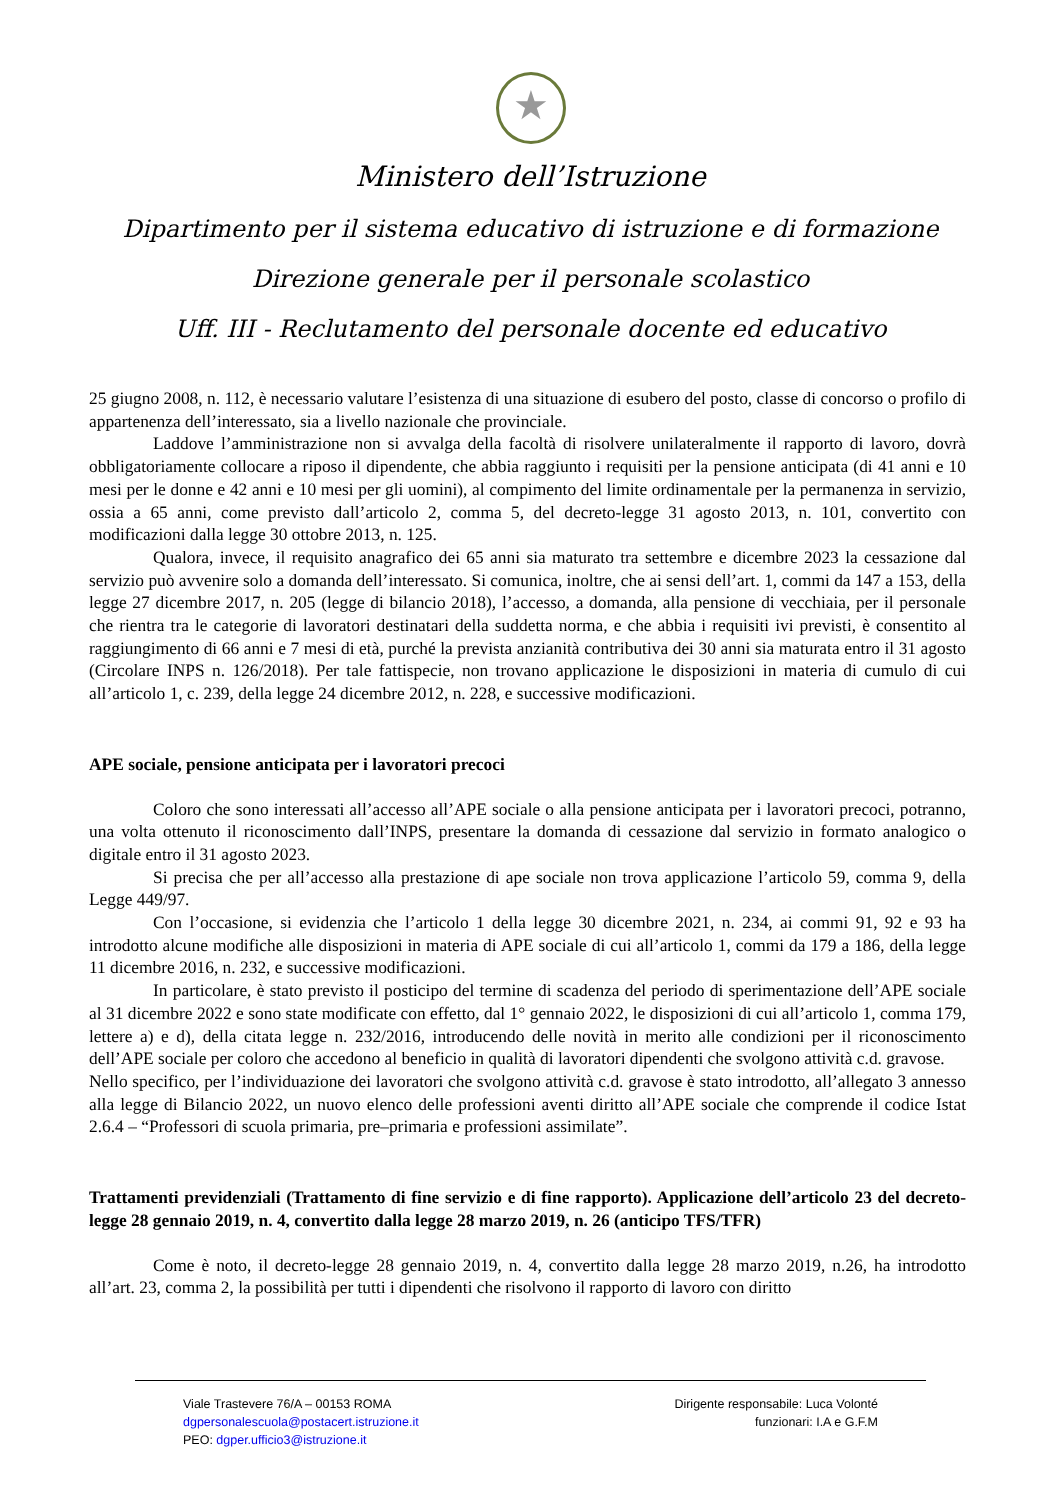★
Ministero dell’Istruzione
Dipartimento per il sistema educativo di istruzione e di formazione
Direzione generale per il personale scolastico
Uff. III - Reclutamento del personale docente ed educativo
25 giugno 2008, n. 112, è necessario valutare l’esistenza di una situazione di esubero del posto, classe di concorso o profilo di appartenenza dell’interessato, sia a livello nazionale che provinciale.
Laddove l’amministrazione non si avvalga della facoltà di risolvere unilateralmente il rapporto di lavoro, dovrà obbligatoriamente collocare a riposo il dipendente, che abbia raggiunto i requisiti per la pensione anticipata (di 41 anni e 10 mesi per le donne e 42 anni e 10 mesi per gli uomini), al compimento del limite ordinamentale per la permanenza in servizio, ossia a 65 anni, come previsto dall’articolo 2, comma 5, del decreto-legge 31 agosto 2013, n. 101, convertito con modificazioni dalla legge 30 ottobre 2013, n. 125.
Qualora, invece, il requisito anagrafico dei 65 anni sia maturato tra settembre e dicembre 2023 la cessazione dal servizio può avvenire solo a domanda dell’interessato. Si comunica, inoltre, che ai sensi dell’art. 1, commi da 147 a 153, della legge 27 dicembre 2017, n. 205 (legge di bilancio 2018), l’accesso, a domanda, alla pensione di vecchiaia, per il personale che rientra tra le categorie di lavoratori destinatari della suddetta norma, e che abbia i requisiti ivi previsti, è consentito al raggiungimento di 66 anni e 7 mesi di età, purché la prevista anzianità contributiva dei 30 anni sia maturata entro il 31 agosto (Circolare INPS n. 126/2018). Per tale fattispecie, non trovano applicazione le disposizioni in materia di cumulo di cui all’articolo 1, c. 239, della legge 24 dicembre 2012, n. 228, e successive modificazioni.
APE sociale, pensione anticipata per i lavoratori precoci
Coloro che sono interessati all’accesso all’APE sociale o alla pensione anticipata per i lavoratori precoci, potranno, una volta ottenuto il riconoscimento dall’INPS, presentare la domanda di cessazione dal servizio in formato analogico o digitale entro il 31 agosto 2023.
Si precisa che per all’accesso alla prestazione di ape sociale non trova applicazione l’articolo 59, comma 9, della Legge 449/97.
Con l’occasione, si evidenzia che l’articolo 1 della legge 30 dicembre 2021, n. 234, ai commi 91, 92 e 93 ha introdotto alcune modifiche alle disposizioni in materia di APE sociale di cui all’articolo 1, commi da 179 a 186, della legge 11 dicembre 2016, n. 232, e successive modificazioni.
In particolare, è stato previsto il posticipo del termine di scadenza del periodo di sperimentazione dell’APE sociale al 31 dicembre 2022 e sono state modificate con effetto, dal 1° gennaio 2022, le disposizioni di cui all’articolo 1, comma 179, lettere a) e d), della citata legge n. 232/2016, introducendo delle novità in merito alle condizioni per il riconoscimento dell’APE sociale per coloro che accedono al beneficio in qualità di lavoratori dipendenti che svolgono attività c.d. gravose.
Nello specifico, per l’individuazione dei lavoratori che svolgono attività c.d. gravose è stato introdotto, all’allegato 3 annesso alla legge di Bilancio 2022, un nuovo elenco delle professioni aventi diritto all’APE sociale che comprende il codice Istat 2.6.4 – “Professori di scuola primaria, pre–primaria e professioni assimilate”.
Trattamenti previdenziali (Trattamento di fine servizio e di fine rapporto). Applicazione dell’articolo 23 del decreto-legge 28 gennaio 2019, n. 4, convertito dalla legge 28 marzo 2019, n. 26 (anticipo TFS/TFR)
Come è noto, il decreto-legge 28 gennaio 2019, n. 4, convertito dalla legge 28 marzo 2019, n.26, ha introdotto all’art. 23, comma 2, la possibilità per tutti i dipendenti che risolvono il rapporto di lavoro con diritto
Viale Trastevere 76/A – 00153 ROMA
dgpersonalescuola@postacert.istruzione.it
PEO: dgper.ufficio3@istruzione.it
Dirigente responsabile: Luca Volonté
funzionari: I.A e G.F.M